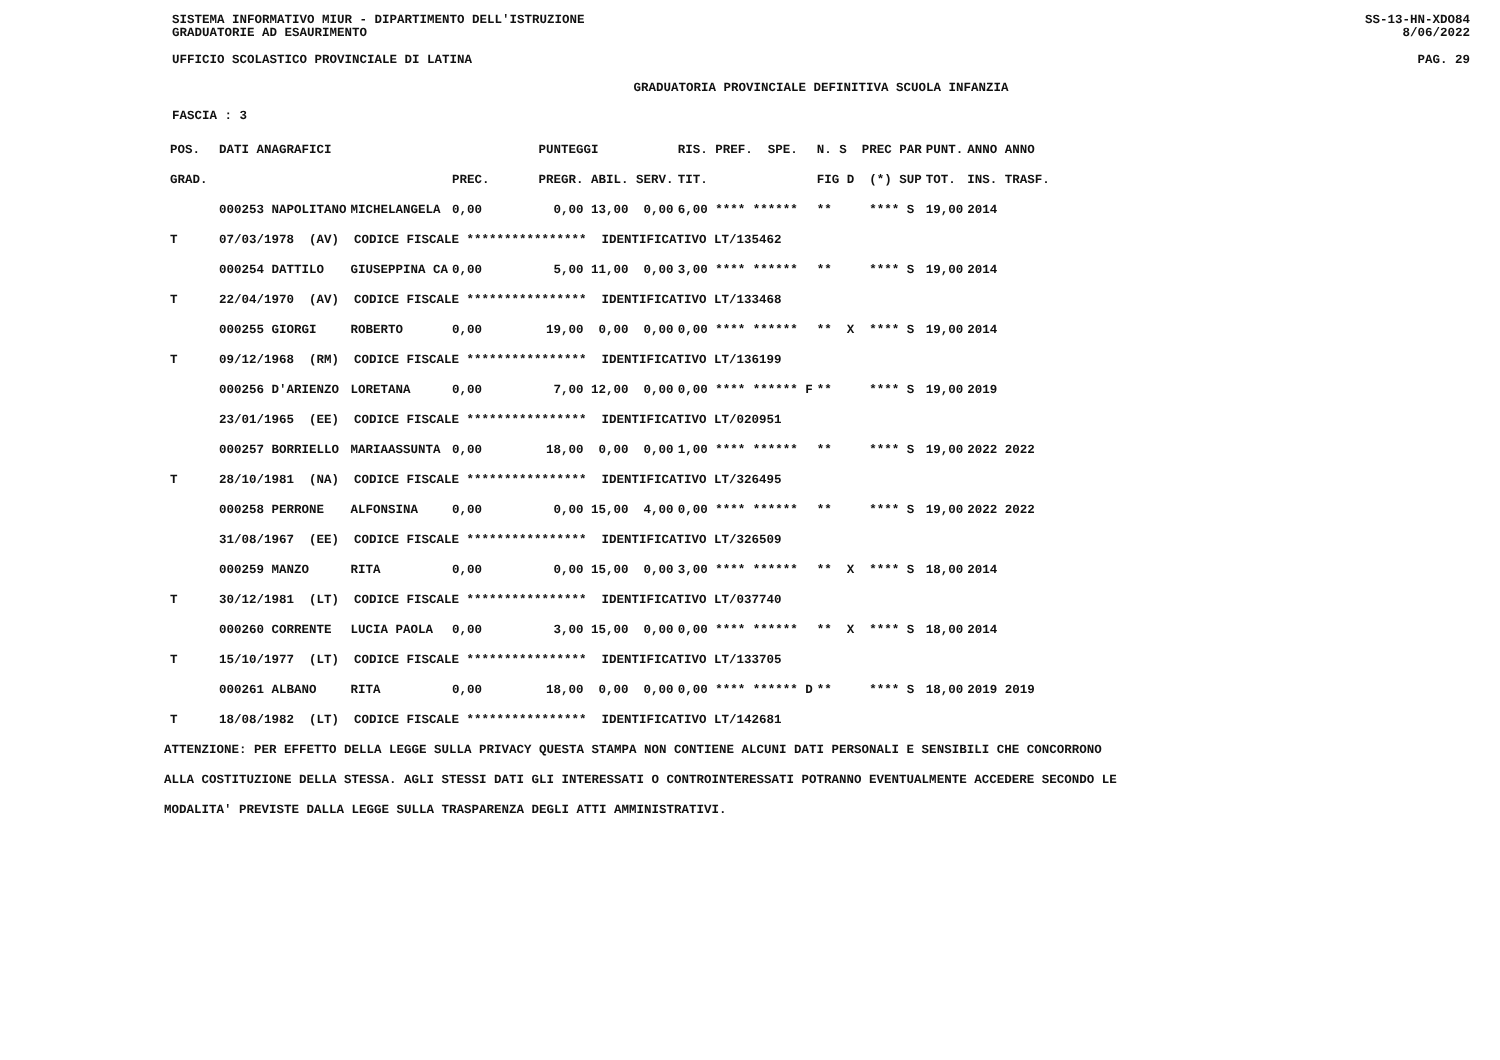SISTEMA INFORMATIVO MIUR - DIPARTIMENTO DELL'ISTRUZIONE SS-13-HN-XDO84
GRADUATORIE AD ESAURIMENTO 8/06/2022
UFFICIO SCOLASTICO PROVINCIALE DI LATINA PAG. 29
GRADUATORIA PROVINCIALE DEFINITIVA SCUOLA INFANZIA
FASCIA : 3
| POS. | DATI ANAGRAFICI | | | PUNTEGGI | RIS. PREF. SPE. | N. S PREC PAR | PUNT. | ANNO ANNO |
| --- | --- | --- | --- | --- | --- | --- | --- | --- |
| GRAD. | | | PREC. | PREGR. ABIL. SERV. | TIT. | FIG D (*) SUP | TOT. | INS. TRASF. |
| | 000253 NAPOLITANO | MICHELANGELA | 0,00 | 0,00 13,00 0,00 | 6,00 **** ****** | ** **** S | 19,00 | 2014 |
| T | 07/03/1978 (AV) CODICE FISCALE **************** IDENTIFICATIVO LT/135462 | | | | | | | |
| | 000254 DATTILO | GIUSEPPINA CA | 0,00 | 5,00 11,00 0,00 | 3,00 **** ****** | ** **** S | 19,00 | 2014 |
| T | 22/04/1970 (AV) CODICE FISCALE **************** IDENTIFICATIVO LT/133468 | | | | | | | |
| | 000255 GIORGI | ROBERTO | 0,00 | 19,00 0,00 0,00 | 0,00 **** ****** | ** X **** S | 19,00 | 2014 |
| T | 09/12/1968 (RM) CODICE FISCALE **************** IDENTIFICATIVO LT/136199 | | | | | | | |
| | 000256 D'ARIENZO | LORETANA | 0,00 | 7,00 12,00 0,00 | 0,00 **** ****** F | ** **** S | 19,00 | 2019 |
| | 23/01/1965 (EE) CODICE FISCALE **************** IDENTIFICATIVO LT/020951 | | | | | | | |
| | 000257 BORRIELLO | MARIAASSUNTA | 0,00 | 18,00 0,00 0,00 | 1,00 **** ****** | ** **** S | 19,00 | 2022 2022 |
| T | 28/10/1981 (NA) CODICE FISCALE **************** IDENTIFICATIVO LT/326495 | | | | | | | |
| | 000258 PERRONE | ALFONSINA | 0,00 | 0,00 15,00 4,00 | 0,00 **** ****** | ** **** S | 19,00 | 2022 2022 |
| | 31/08/1967 (EE) CODICE FISCALE **************** IDENTIFICATIVO LT/326509 | | | | | | | |
| | 000259 MANZO | RITA | 0,00 | 0,00 15,00 0,00 | 3,00 **** ****** | ** X **** S | 18,00 | 2014 |
| T | 30/12/1981 (LT) CODICE FISCALE **************** IDENTIFICATIVO LT/037740 | | | | | | | |
| | 000260 CORRENTE | LUCIA PAOLA | 0,00 | 3,00 15,00 0,00 | 0,00 **** ****** | ** X **** S | 18,00 | 2014 |
| T | 15/10/1977 (LT) CODICE FISCALE **************** IDENTIFICATIVO LT/133705 | | | | | | | |
| | 000261 ALBANO | RITA | 0,00 | 18,00 0,00 0,00 | 0,00 **** ****** D | ** **** S | 18,00 | 2019 2019 |
| T | 18/08/1982 (LT) CODICE FISCALE **************** IDENTIFICATIVO LT/142681 | | | | | | | |
ATTENZIONE: PER EFFETTO DELLA LEGGE SULLA PRIVACY QUESTA STAMPA NON CONTIENE ALCUNI DATI PERSONALI E SENSIBILI CHE CONCORRONO
ALLA COSTITUZIONE DELLA STESSA. AGLI STESSI DATI GLI INTERESSATI O CONTROINTERESSATI POTRANNO EVENTUALMENTE ACCEDERE SECONDO LE
MODALITA' PREVISTE DALLA LEGGE SULLA TRASPARENZA DEGLI ATTI AMMINISTRATIVI.